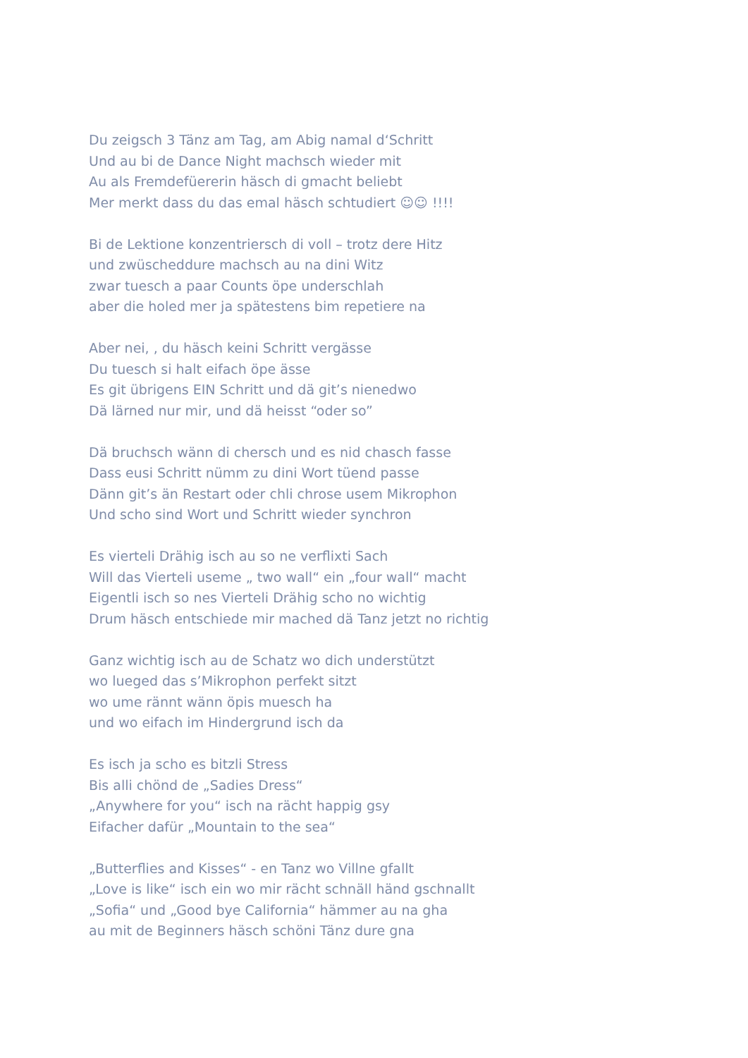Du zeigsch 3 Tänz am Tag, am Abig namal d‘Schritt
Und au bi de Dance Night machsch wieder mit
Au als Fremdefüererin häsch di gmacht beliebt
Mer merkt dass du das emal häsch schtudiert ☺☺ !!!!
Bi de Lektione konzentriersch di voll – trotz dere Hitz
und zwüscheddure machsch au na dini Witz
zwar tuesch a paar Counts öpe underschlah
aber die holed mer ja spätestens bim repetiere na
Aber nei, , du häsch keini Schritt vergässe
Du tuesch si halt eifach öpe ässe
Es git übrigens EIN Schritt und dä git’s nienedwo
Dä lärned nur mir, und dä heisst “oder so”
Dä bruchsch wänn di chersch und es nid chasch fasse
Dass eusi Schritt nümm zu dini Wort tüend passe
Dänn git’s än Restart oder chli chrose usem Mikrophon
Und scho sind Wort und Schritt wieder synchron
Es vierteli Drähig isch au so ne verflixti Sach
Will das Vierteli useme „ two wall“ ein „four wall“ macht
Eigentli isch so nes Vierteli Drähig scho no wichtig
Drum häsch entschiede mir mached dä Tanz jetzt no richtig
Ganz wichtig isch au de Schatz wo dich understützt
wo lueged das s’Mikrophon perfekt sitzt
wo ume rännt wänn öpis muesch ha
und wo eifach im Hindergrund isch da
Es isch ja scho es bitzli Stress
Bis alli chönd de „Sadies Dress“
„Anywhere for you“ isch na rächt happig gsy
Eifacher dafür „Mountain to the sea“
„Butterflies and Kisses“ - en Tanz wo Villne gfallt
„Love is like“ isch ein wo mir rächt schnäll händ gschnallt
„Sofia“ und „Good bye California“ hämmer au na gha
au mit de Beginners häsch schöni Tänz dure gna